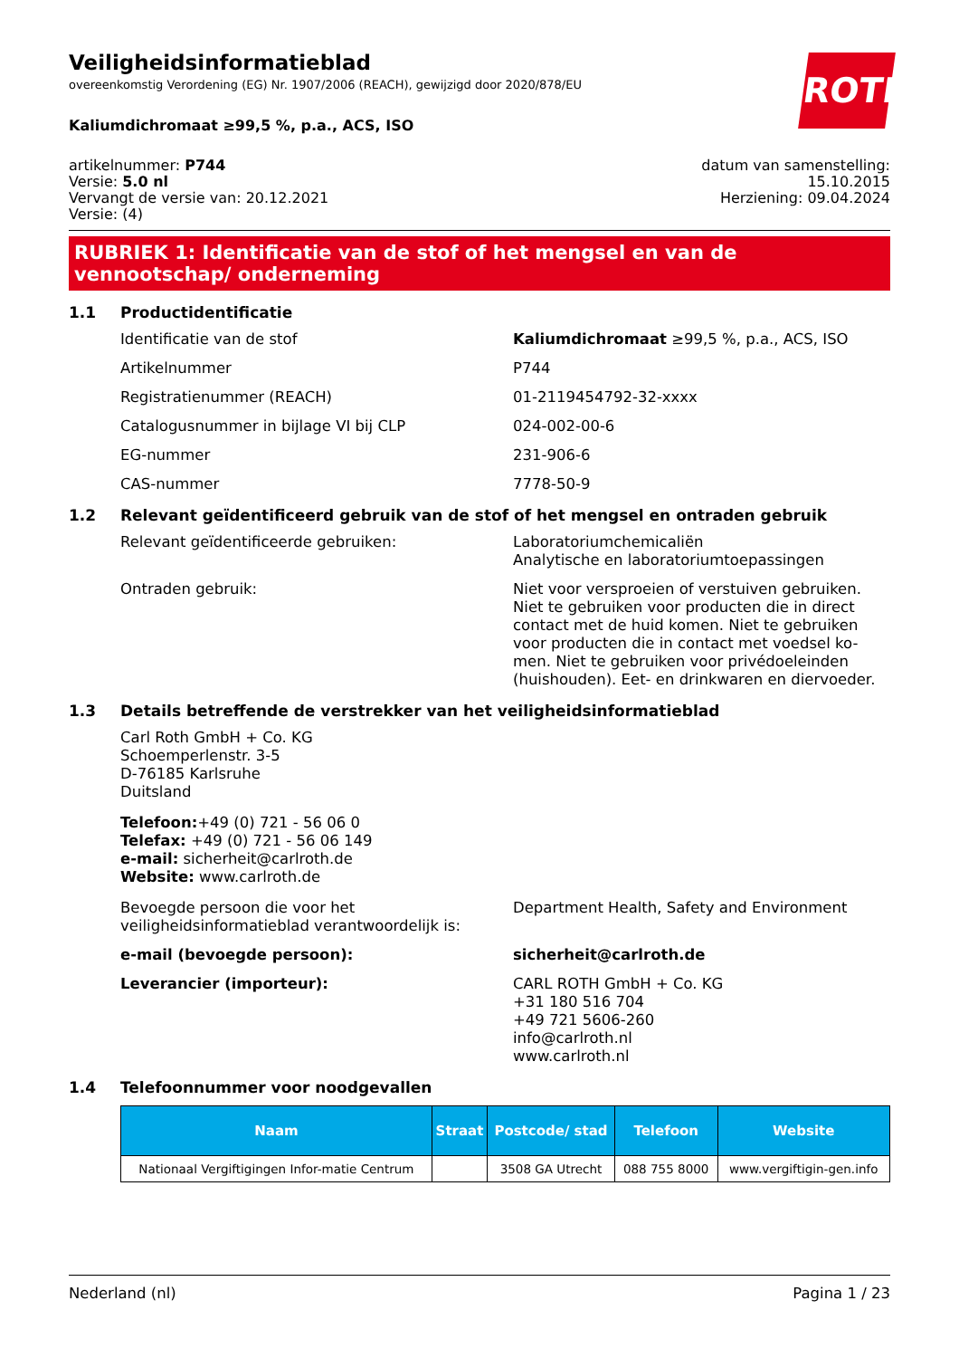ROTH
Veiligheidsinformatieblad
overeenkomstig Verordening (EG) Nr. 1907/2006 (REACH), gewijzigd door 2020/878/EU
Kaliumdichromaat ≥99,5 %, p.a., ACS, ISO
artikelnummer: P744
Versie: 5.0 nl
Vervangt de versie van: 20.12.2021
Versie: (4)
datum van samenstelling:
15.10.2015
Herziening: 09.04.2024
RUBRIEK 1: Identificatie van de stof of het mengsel en van de vennootschap/ onderneming
1.1 Productidentificatie
Identificatie van de stof Kaliumdichromaat ≥99,5 %, p.a., ACS, ISO
Artikelnummer P744
Registratienummer (REACH) 01-2119454792-32-xxxx
Catalogusnummer in bijlage VI bij CLP 024-002-00-6
EG-nummer 231-906-6
CAS-nummer 7778-50-9
1.2 Relevant geïdentificeerd gebruik van de stof of het mengsel en ontraden gebruik
Relevant geïdentificeerde gebruiken: Laboratoriumchemicaliën
Analytische en laboratoriumtoepassingen
Ontraden gebruik: Niet voor versproeien of verstuiven gebruiken. Niet te gebruiken voor producten die in direct contact met de huid komen. Niet te gebruiken voor producten die in contact met voedsel ko-men. Niet te gebruiken voor privédoeleinden (huishouden). Eet- en drinkwaren en diervoeder.
1.3 Details betreffende de verstrekker van het veiligheidsinformatieblad
Carl Roth GmbH + Co. KG
Schoemperlenstr. 3-5
D-76185 Karlsruhe
Duitsland
Telefoon:+49 (0) 721 - 56 06 0
Telefax: +49 (0) 721 - 56 06 149
e-mail: sicherheit@carlroth.de
Website: www.carlroth.de
Bevoegde persoon die voor het veiligheidsinformatieblad verantwoordelijk is:
Department Health, Safety and Environment
e-mail (bevoegde persoon): sicherheit@carlroth.de
Leverancier (importeur): CARL ROTH GmbH + Co. KG
+31 180 516 704
+49 721 5606-260
info@carlroth.nl
www.carlroth.nl
1.4 Telefoonnummer voor noodgevallen
| Naam | Straat | Postcode/ stad | Telefoon | Website |
| --- | --- | --- | --- | --- |
| Nationaal Vergiftigingen Infor-matie Centrum | | 3508 GA Utrecht | 088 755 8000 | www.vergiftigin-gen.info |
Nederland (nl) Pagina 1 / 23